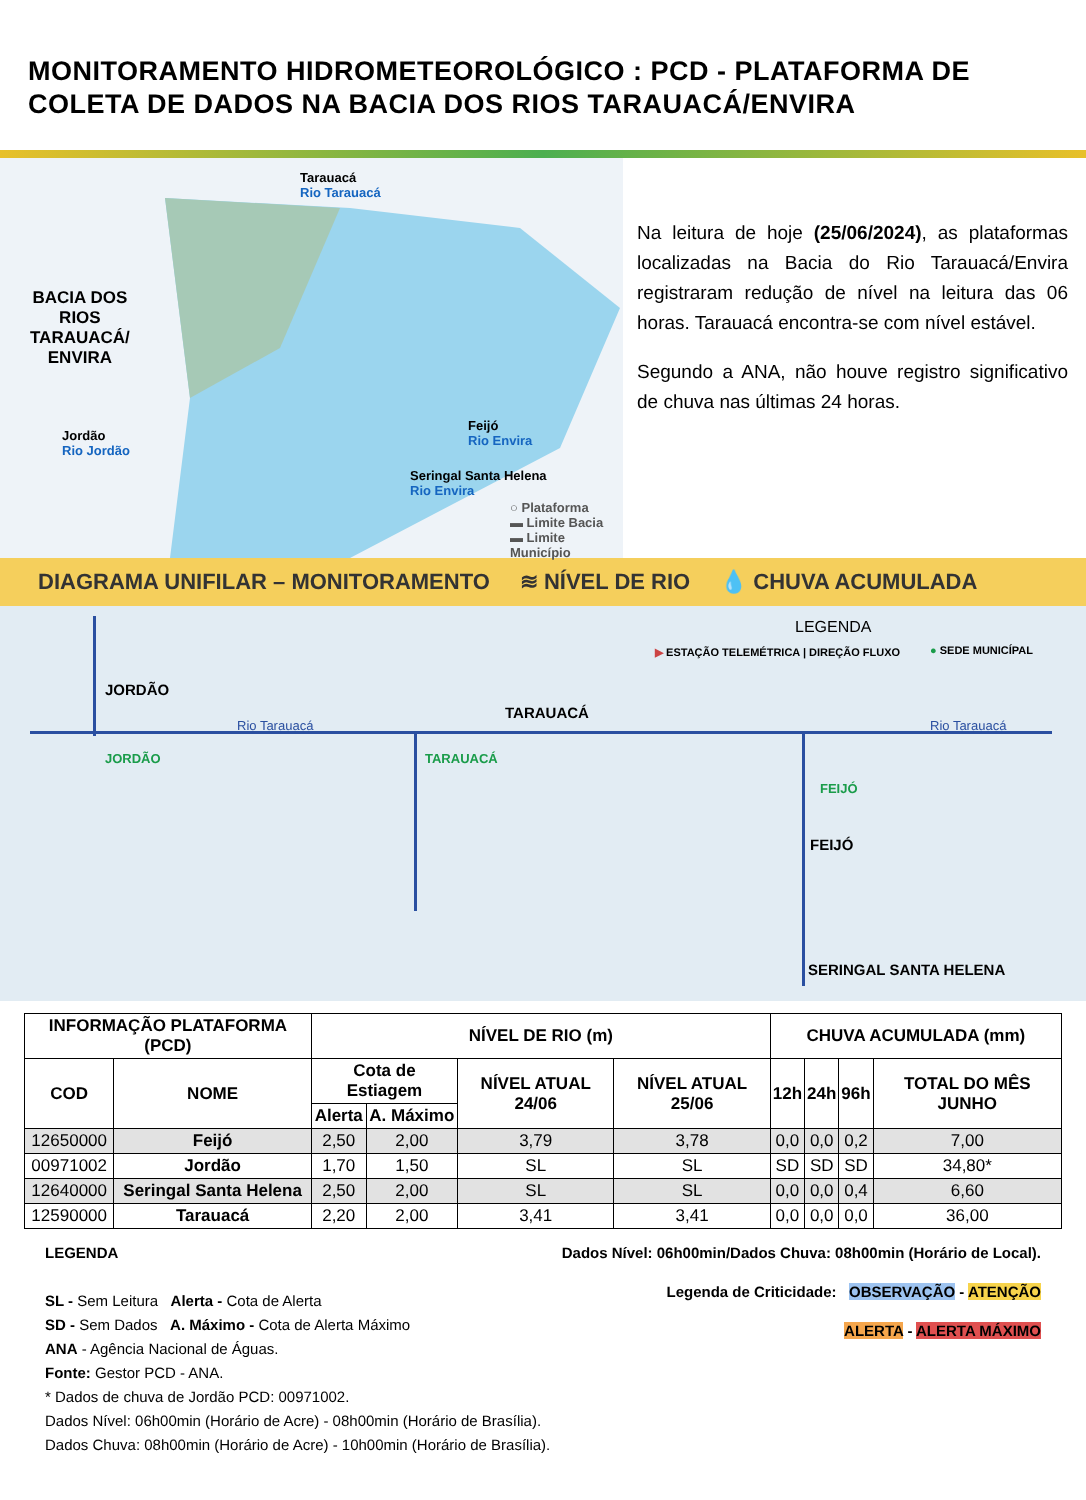MONITORAMENTO HIDROMETEOROLÓGICO : PCD - PLATAFORMA DE COLETA DE DADOS NA BACIA DOS RIOS TARAUACÁ/ENVIRA
Tarauacá
Rio Tarauacá
BACIA DOS
RIOS
TARAUACÁ/
ENVIRA
Jordão
Rio Jordão
Feijó
Rio Envira
Seringal Santa Helena
Rio Envira
○ Plataforma
▬ Limite Bacia
▬ Limite Município
Na leitura de hoje (25/06/2024), as plataformas localizadas na Bacia do Rio Tarauacá/Envira registraram redução de nível na leitura das 06 horas. Tarauacá encontra-se com nível estável.
Segundo a ANA, não houve registro significativo de chuva nas últimas 24 horas.
DIAGRAMA UNIFILAR – MONITORAMENTO ≋ NÍVEL DE RIO 💧 CHUVA ACUMULADA
LEGENDA
▶ ESTAÇÃO TELEMÉTRICA | DIREÇÃO FLUXO ● SEDE MUNICÍPAL
JORDÃO
Rio Tarauacá
TARAUACÁ
Rio Tarauacá
JORDÃO TARAUACÁ
FEIJÓ
FEIJÓ
SERINGAL SANTA HELENA
| INFORMAÇÃO PLATAFORMA (PCD) | | NÍVEL DE RIO (m) | | | | CHUVA ACUMULADA (mm) | | | |
| --- | --- | --- | --- | --- | --- | --- | --- | --- | --- |
| COD | NOME | Cota de Estiagem | | NÍVEL ATUAL 24/06 | NÍVEL ATUAL 25/06 | 12h | 24h | 96h | TOTAL DO MÊS JUNHO |
| | | Alerta | A. Máximo | | | | | | |
| 12650000 | Feijó | 2,50 | 2,00 | 3,79 | 3,78 | 0,0 | 0,0 | 0,2 | 7,00 |
| 00971002 | Jordão | 1,70 | 1,50 | SL | SL | SD | SD | SD | 34,80* |
| 12640000 | Seringal Santa Helena | 2,50 | 2,00 | SL | SL | 0,0 | 0,0 | 0,4 | 6,60 |
| 12590000 | Tarauacá | 2,20 | 2,00 | 3,41 | 3,41 | 0,0 | 0,0 | 0,0 | 36,00 |
LEGENDA
SL - Sem Leitura Alerta - Cota de Alerta
SD - Sem Dados A. Máximo - Cota de Alerta Máximo
ANA - Agência Nacional de Águas.
Fonte: Gestor PCD - ANA.
* Dados de chuva de Jordão PCD: 00971002.
Dados Nível: 06h00min (Horário de Acre) - 08h00min (Horário de Brasília).
Dados Chuva: 08h00min (Horário de Acre) - 10h00min (Horário de Brasília).
Dados Nível: 06h00min/Dados Chuva: 08h00min (Horário de Local).
Legenda de Criticidade: OBSERVAÇÃO - ATENÇÃO
ALERTA - ALERTA MÁXIMO